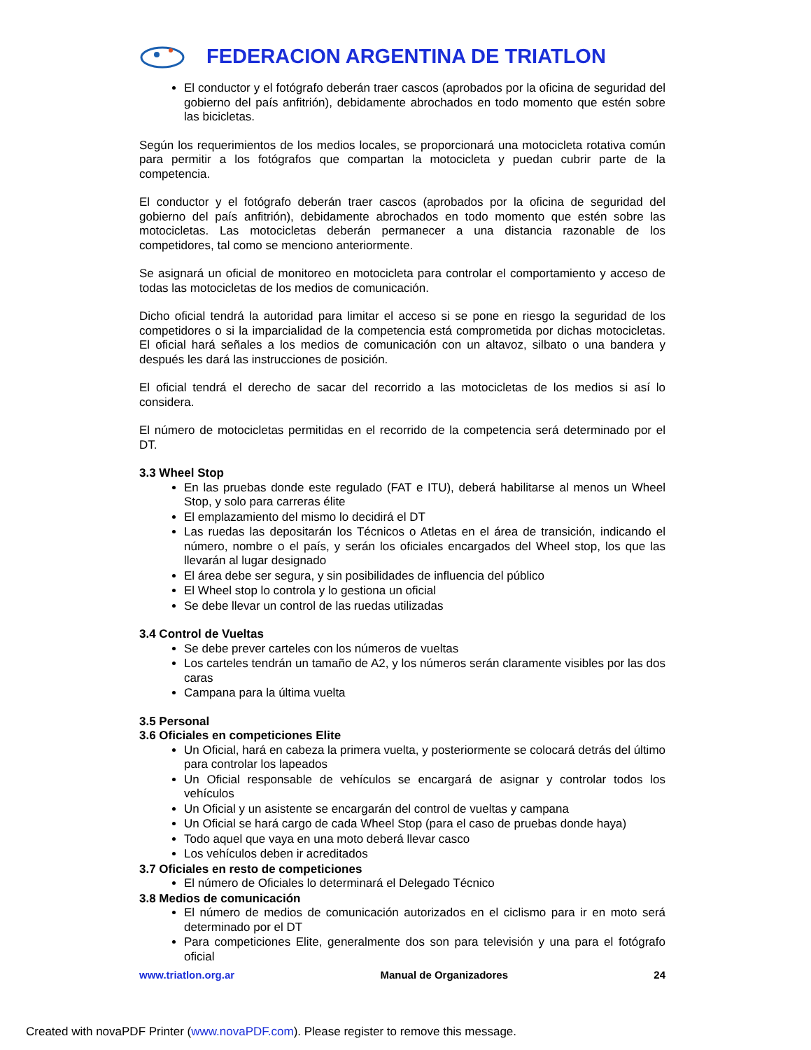FEDERACION ARGENTINA DE TRIATLON
El conductor y el fotógrafo deberán traer cascos (aprobados por la oficina de seguridad del gobierno del país anfitrión), debidamente abrochados en todo momento que estén sobre las bicicletas.
Según los requerimientos de los medios locales, se proporcionará una motocicleta rotativa común para permitir a los fotógrafos que compartan la motocicleta y puedan cubrir parte de la competencia.
El conductor y el fotógrafo deberán traer cascos (aprobados por la oficina de seguridad del gobierno del país anfitrión), debidamente abrochados en todo momento que estén sobre las motocicletas. Las motocicletas deberán permanecer a una distancia razonable de los competidores, tal como se menciono anteriormente.
Se asignará un oficial de monitoreo en motocicleta para controlar el comportamiento y acceso de todas las motocicletas de los medios de comunicación.
Dicho oficial tendrá la autoridad para limitar el acceso si se pone en riesgo la seguridad de los competidores o si la imparcialidad de la competencia está comprometida por dichas motocicletas. El oficial hará señales a los medios de comunicación con un altavoz, silbato o una bandera y después les dará las instrucciones de posición.
El oficial tendrá el derecho de sacar del recorrido a las motocicletas de los medios si así lo considera.
El número de motocicletas permitidas en el recorrido de la competencia será determinado por el DT.
3.3 Wheel Stop
En las pruebas donde este regulado (FAT e ITU), deberá habilitarse al menos un Wheel Stop, y solo para carreras élite
El emplazamiento del mismo lo decidirá el DT
Las ruedas las depositarán los Técnicos o Atletas en el área de transición, indicando el número, nombre o el país, y serán los oficiales encargados del Wheel stop, los que las llevarán al lugar designado
El área debe ser segura, y sin posibilidades de influencia del público
El Wheel stop lo controla y lo gestiona un oficial
Se debe llevar un control de las ruedas utilizadas
3.4 Control de Vueltas
Se debe prever carteles con los números de vueltas
Los carteles tendrán un tamaño de A2, y los números serán claramente visibles por las dos caras
Campana para la última vuelta
3.5 Personal
3.6 Oficiales en competiciones Elite
Un Oficial, hará en cabeza la primera vuelta, y posteriormente se colocará detrás del último para controlar los lapeados
Un Oficial responsable de vehículos se encargará de asignar y controlar todos los vehículos
Un Oficial y un asistente se encargarán del control de vueltas y campana
Un Oficial se hará cargo de cada Wheel Stop (para el caso de pruebas donde haya)
Todo aquel que vaya en una moto deberá llevar casco
Los vehículos deben ir acreditados
3.7 Oficiales en resto de competiciones
El número de Oficiales lo determinará el Delegado Técnico
3.8 Medios de comunicación
El número de medios de comunicación autorizados en el ciclismo para ir en moto será determinado por el DT
Para competiciones Elite, generalmente dos son para televisión y una para el fotógrafo oficial
www.triatlon.org.ar Manual de Organizadores 24
Created with novaPDF Printer (www.novaPDF.com). Please register to remove this message.